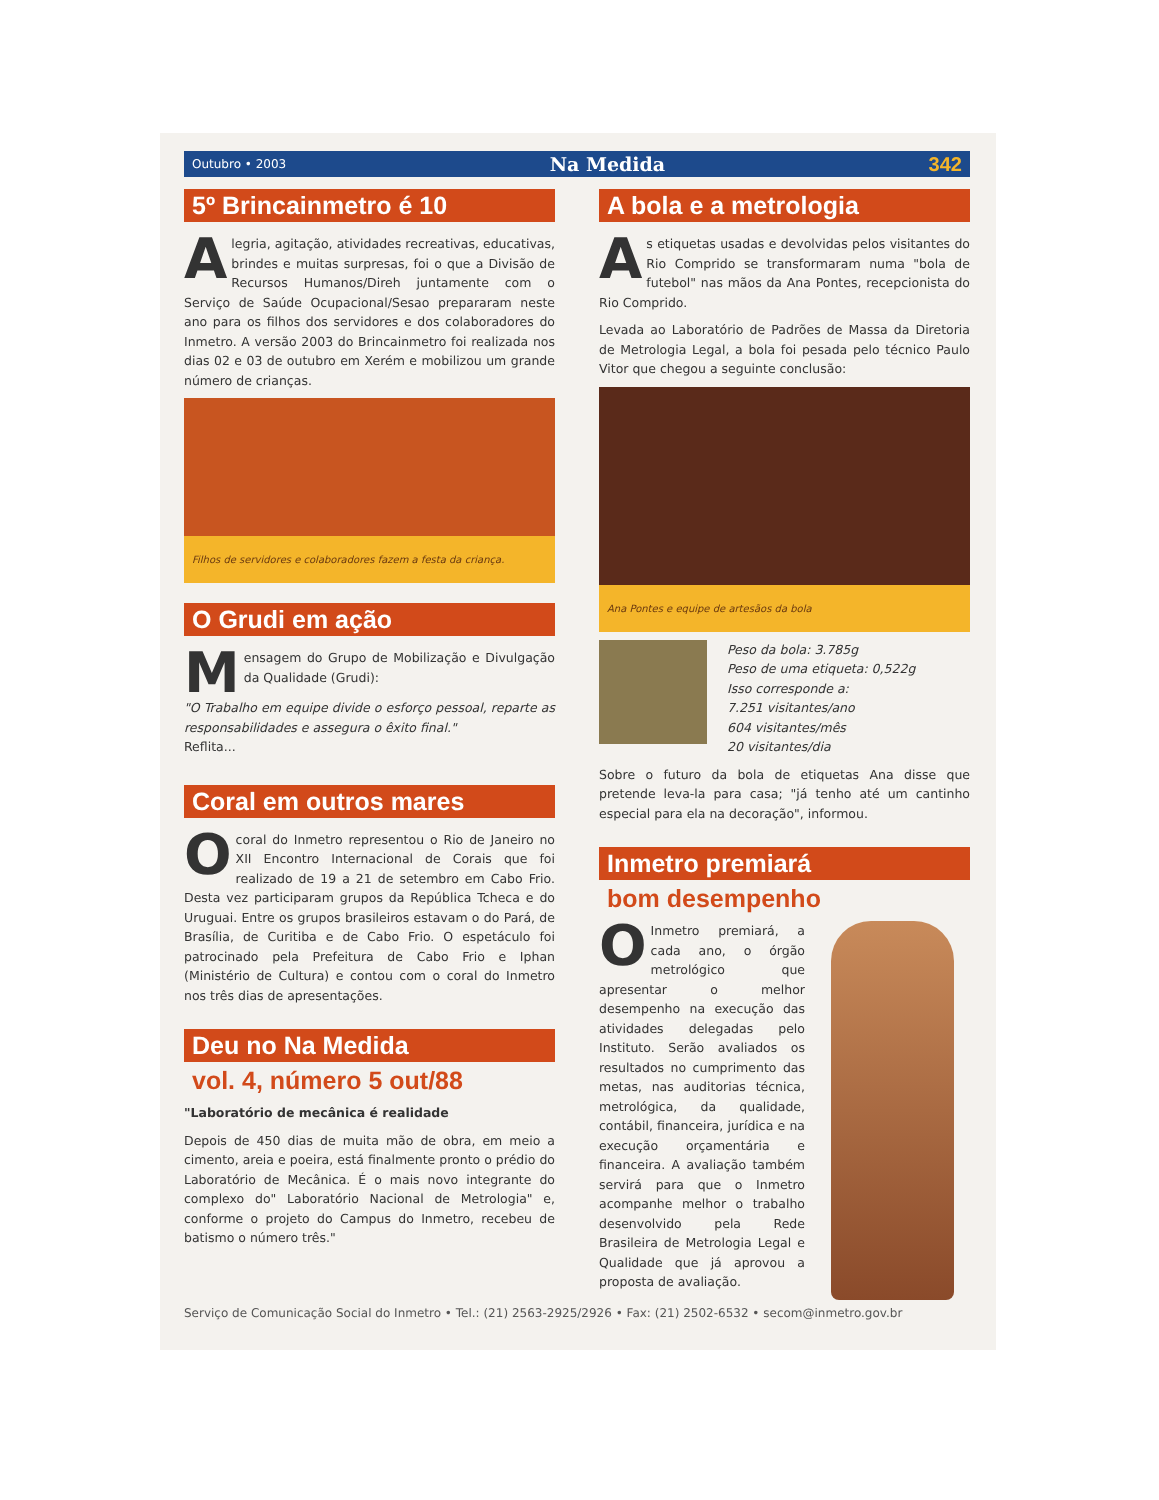Outubro • 2003 Na Medida 342
5º Brincainmetro é 10
Alegria, agitação, atividades recreativas, educativas, brindes e muitas surpresas, foi o que a Divisão de Recursos Humanos/Direh juntamente com o Serviço de Saúde Ocupacional/Sesao prepararam neste ano para os filhos dos servidores e dos colaboradores do Inmetro. A versão 2003 do Brincainmetro foi realizada nos dias 02 e 03 de outubro em Xerém e mobilizou um grande número de crianças.
Filhos de servidores e colaboradores fazem a festa da criança.
O Grudi em ação
Mensagem do Grupo de Mobilização e Divulgação da Qualidade (Grudi):
"O Trabalho em equipe divide o esforço pessoal, reparte as responsabilidades e assegura o êxito final."
Reflita...
Coral em outros mares
O coral do Inmetro representou o Rio de Janeiro no XII Encontro Internacional de Corais que foi realizado de 19 a 21 de setembro em Cabo Frio. Desta vez participaram grupos da República Tcheca e do Uruguai. Entre os grupos brasileiros estavam o do Pará, de Brasília, de Curitiba e de Cabo Frio. O espetáculo foi patrocinado pela Prefeitura de Cabo Frio e Iphan (Ministério de Cultura) e contou com o coral do Inmetro nos três dias de apresentações.
Deu no Na Medida
vol. 4, número 5 out/88
"Laboratório de mecânica é realidade
Depois de 450 dias de muita mão de obra, em meio a cimento, areia e poeira, está finalmente pronto o prédio do Laboratório de Mecânica. É o mais novo integrante do complexo do" Laboratório Nacional de Metrologia" e, conforme o projeto do Campus do Inmetro, recebeu de batismo o número três."
A bola e a metrologia
As etiquetas usadas e devolvidas pelos visitantes do Rio Comprido se transformaram numa "bola de futebol" nas mãos da Ana Pontes, recepcionista do Rio Comprido.
Levada ao Laboratório de Padrões de Massa da Diretoria de Metrologia Legal, a bola foi pesada pelo técnico Paulo Vitor que chegou a seguinte conclusão:
Ana Pontes e equipe de artesãos da bola
Peso da bola: 3.785g
Peso de uma etiqueta: 0,522g
Isso corresponde a:
7.251 visitantes/ano
604 visitantes/mês
20 visitantes/dia
Sobre o futuro da bola de etiquetas Ana disse que pretende leva-la para casa; "já tenho até um cantinho especial para ela na decoração", informou.
Inmetro premiará
bom desempenho
O Inmetro premiará, a cada ano, o órgão metrológico que apresentar o melhor desempenho na execução das atividades delegadas pelo Instituto. Serão avaliados os resultados no cumprimento das metas, nas auditorias técnica, metrológica, da qualidade, contábil, financeira, jurídica e na execução orçamentária e financeira. A avaliação também servirá para que o Inmetro acompanhe melhor o trabalho desenvolvido pela Rede Brasileira de Metrologia Legal e Qualidade que já aprovou a proposta de avaliação.
Serviço de Comunicação Social do Inmetro • Tel.: (21) 2563-2925/2926 • Fax: (21) 2502-6532 • secom@inmetro.gov.br